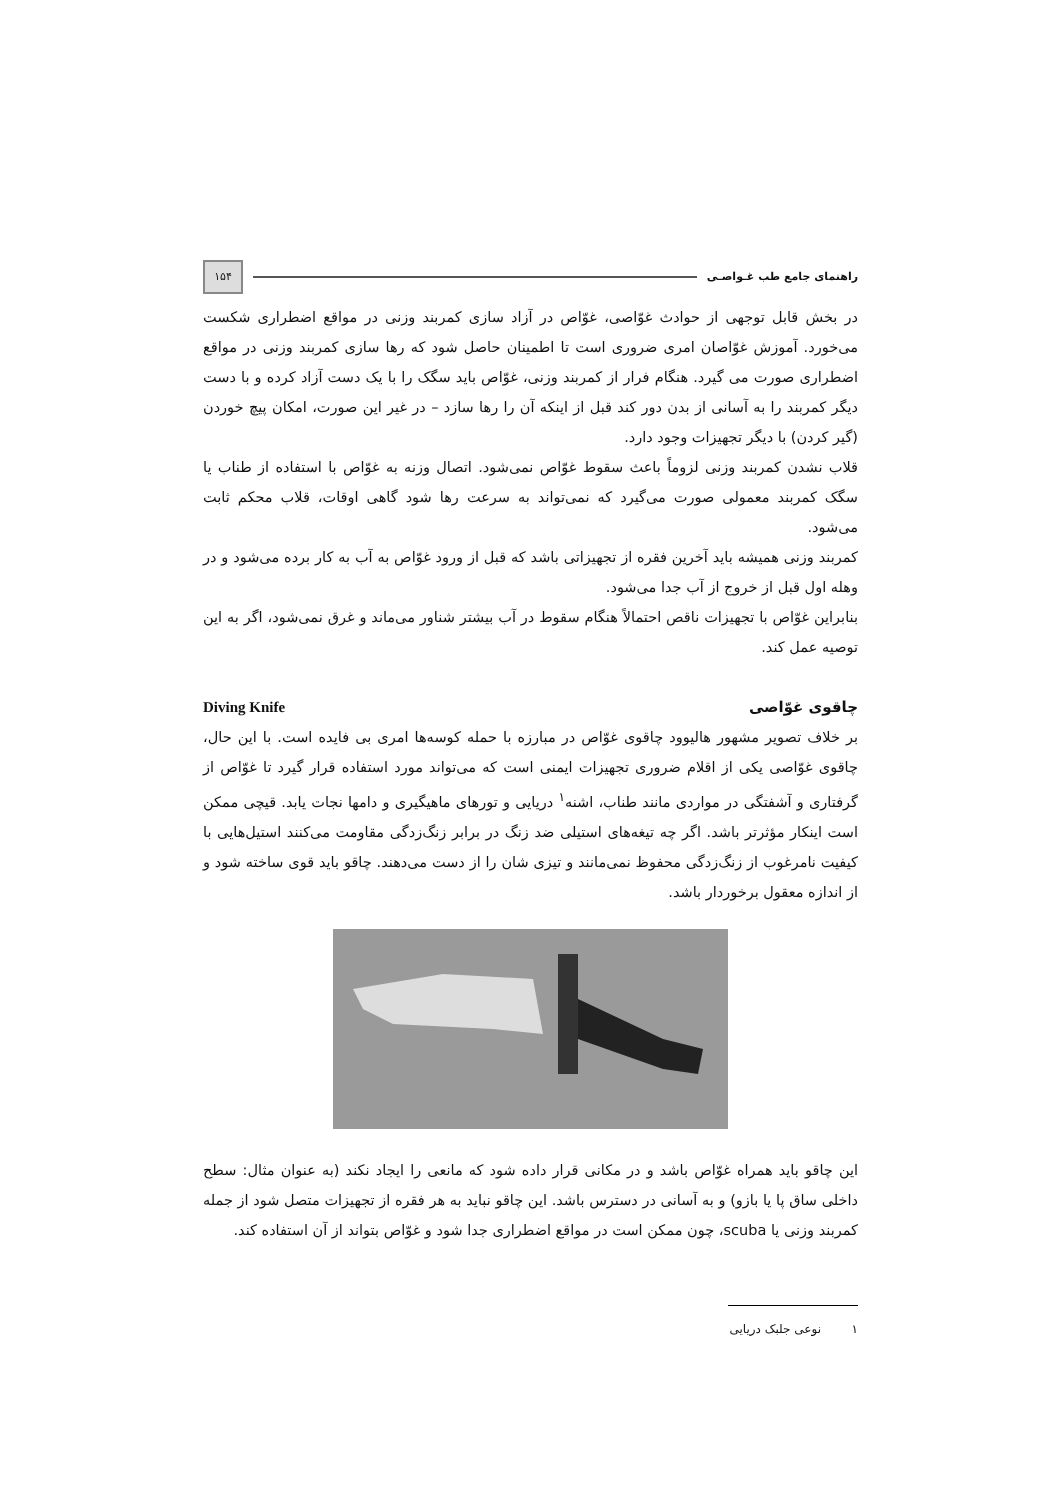راهنمای جامع طب غـواصـی ۱۵۴
در بخش قابل توجهی از حوادث غوّاصی، غوّاص در آزاد سازی کمربند وزنی در مواقع اضطراری شکست می‌خورد. آموزش غوّاصان امری ضروری است تا اطمینان حاصل شود که رها سازی کمربند وزنی در مواقع اضطراری صورت می گیرد. هنگام فرار از کمربند وزنی، غوّاص باید سگک را با یک دست آزاد کرده و با دست دیگر کمربند را به آسانی از بدن دور کند قبل از اینکه آن را رها سازد – در غیر این صورت، امکان پیچ خوردن (گیر کردن) با دیگر تجهیزات وجود دارد.
قلاب نشدن کمربند وزنی لزوماً باعث سقوط غوّاص نمی‌شود. اتصال وزنه به غوّاص با استفاده از طناب یا سگک کمربند معمولی صورت می‌گیرد که نمی‌تواند به سرعت رها شود گاهی اوقات، قلاب محکم ثابت می‌شود.
کمربند وزنی همیشه باید آخرین فقره از تجهیزاتی باشد که قبل از ورود غوّاص به آب به کار برده می‌شود و در وهله اول قبل از خروج از آب جدا می‌شود.
بنابراین غوّاص با تجهیزات ناقص احتمالاً هنگام سقوط در آب بیشتر شناور می‌ماند و غرق نمی‌شود، اگر به این توصیه عمل کند.
چاقوی غوّاصی Diving Knife
بر خلاف تصویر مشهور هالیوود چاقوی غوّاص در مبارزه با حمله کوسه‌ها امری بی فایده است. با این حال، چاقوی غوّاصی یکی از اقلام ضروری تجهیزات ایمنی است که می‌تواند مورد استفاده قرار گیرد تا غوّاص از گرفتاری و آشفتگی در مواردی مانند طناب، اشنه<sup>۱</sup> دریایی و تورهای ماهیگیری و دامها نجات یابد. قیچی ممکن است اینکار مؤثرتر باشد. اگر چه تیغه‌های استیلی ضد زنگ در برابر زنگ‌زدگی مقاومت می‌کنند استیل‌هایی با کیفیت نامرغوب از زنگ‌زدگی محفوظ نمی‌مانند و تیزی شان را از دست می‌دهند. چاقو باید قوی ساخته شود و از اندازه معقول برخوردار باشد.
این چاقو باید همراه غوّاص باشد و در مکانی قرار داده شود که مانعی را ایجاد نکند (به عنوان مثال: سطح داخلی ساق پا یا بازو) و به آسانی در دسترس باشد. این چاقو نباید به هر فقره از تجهیزات متصل شود از جمله کمربند وزنی یا scuba، چون ممکن است در مواقع اضطراری جدا شود و غوّاص بتواند از آن استفاده کند.
۱ نوعی جلبک دریایی